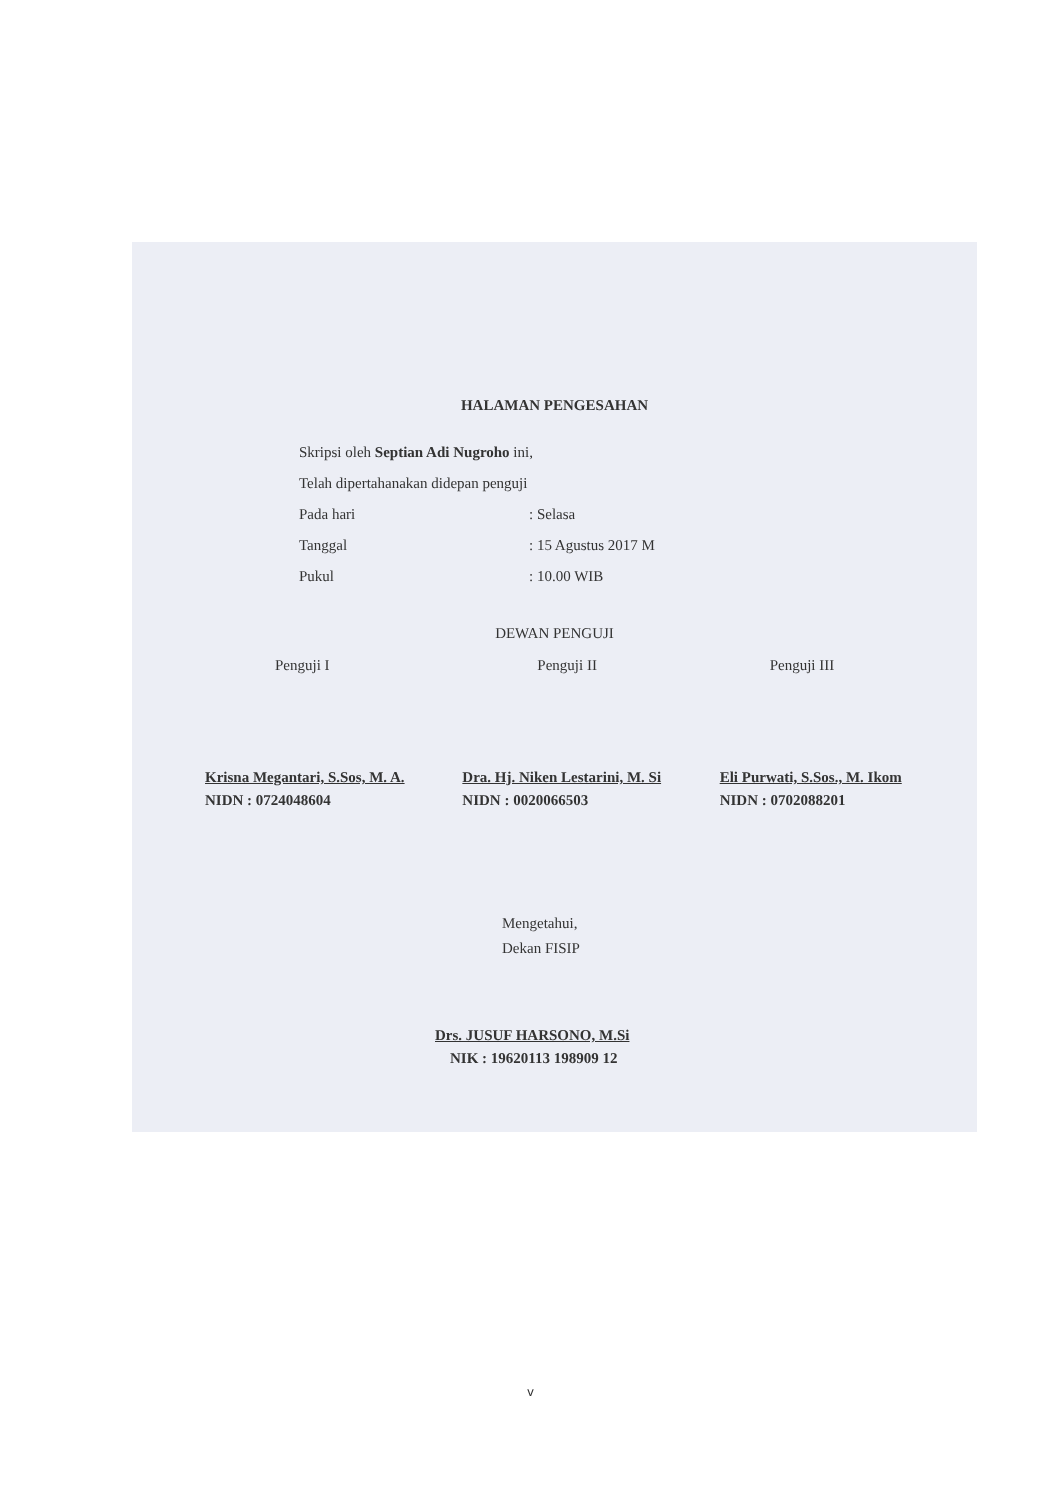HALAMAN PENGESAHAN
Skripsi oleh Septian Adi Nugroho ini,
Telah dipertahanakan didepan penguji
Pada hari: Selasa
Tanggal: 15 Agustus 2017 M
Pukul: 10.00 WIB
DEWAN PENGUJI
Penguji I
Krisna Megantari, S.Sos, M. A.
NIDN : 0724048604
Penguji II
Dra. Hj. Niken Lestarini, M. Si
NIDN : 0020066503
Penguji III
Eli Purwati, S.Sos., M. Ikom
NIDN : 0702088201
Mengetahui,
Dekan FISIP
Drs. JUSUF HARSONO, M.Si
NIK : 19620113 198909 12
v